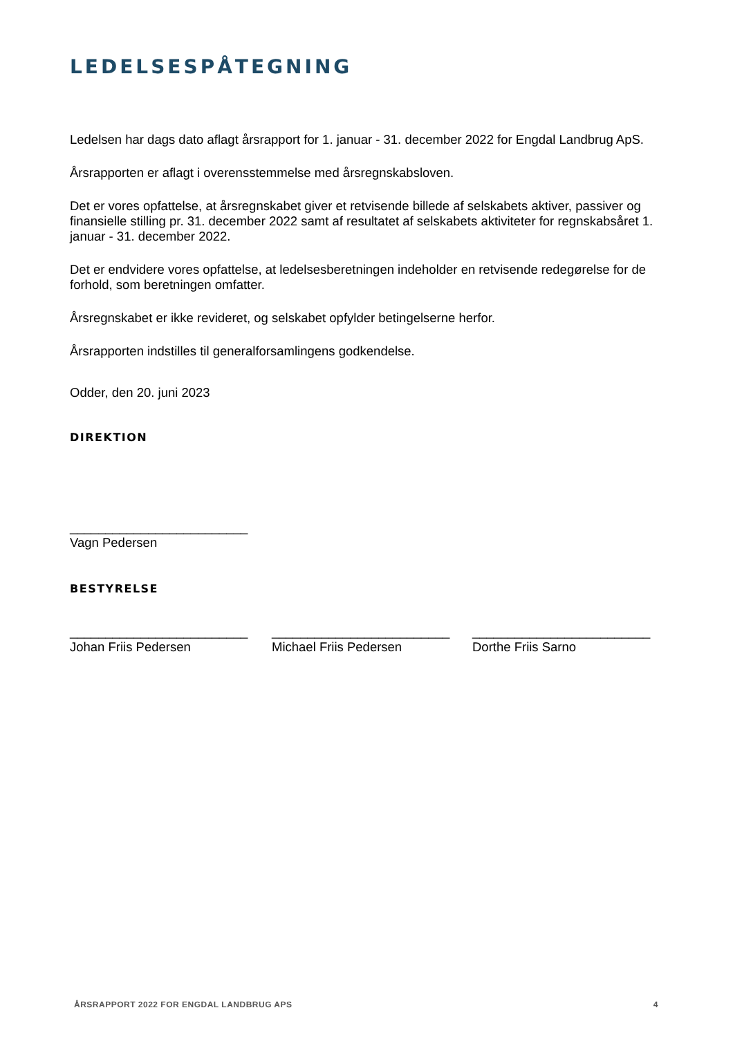LEDELSESPÅTEGNING
Ledelsen har dags dato aflagt årsrapport for 1. januar - 31. december 2022 for Engdal Landbrug ApS.
Årsrapporten er aflagt i overensstemmelse med årsregnskabsloven.
Det er vores opfattelse, at årsregnskabet giver et retvisende billede af selskabets aktiver, passiver og finansielle stilling pr. 31. december 2022 samt af resultatet af selskabets aktiviteter for regnskabsåret 1. januar - 31. december 2022.
Det er endvidere vores opfattelse, at ledelsesberetningen indeholder en retvisende redegørelse for de forhold, som beretningen omfatter.
Årsregnskabet er ikke revideret, og selskabet opfylder betingelserne herfor.
Årsrapporten indstilles til generalforsamlingens godkendelse.
Odder, den 20. juni 2023
DIREKTION
_________________________
Vagn Pedersen
BESTYRELSE
_________________________
Johan Friis Pedersen
_________________________
Michael Friis Pedersen
_________________________
Dorthe Friis Sarno
ÅRSRAPPORT 2022 FOR ENGDAL LANDBRUG APS 4